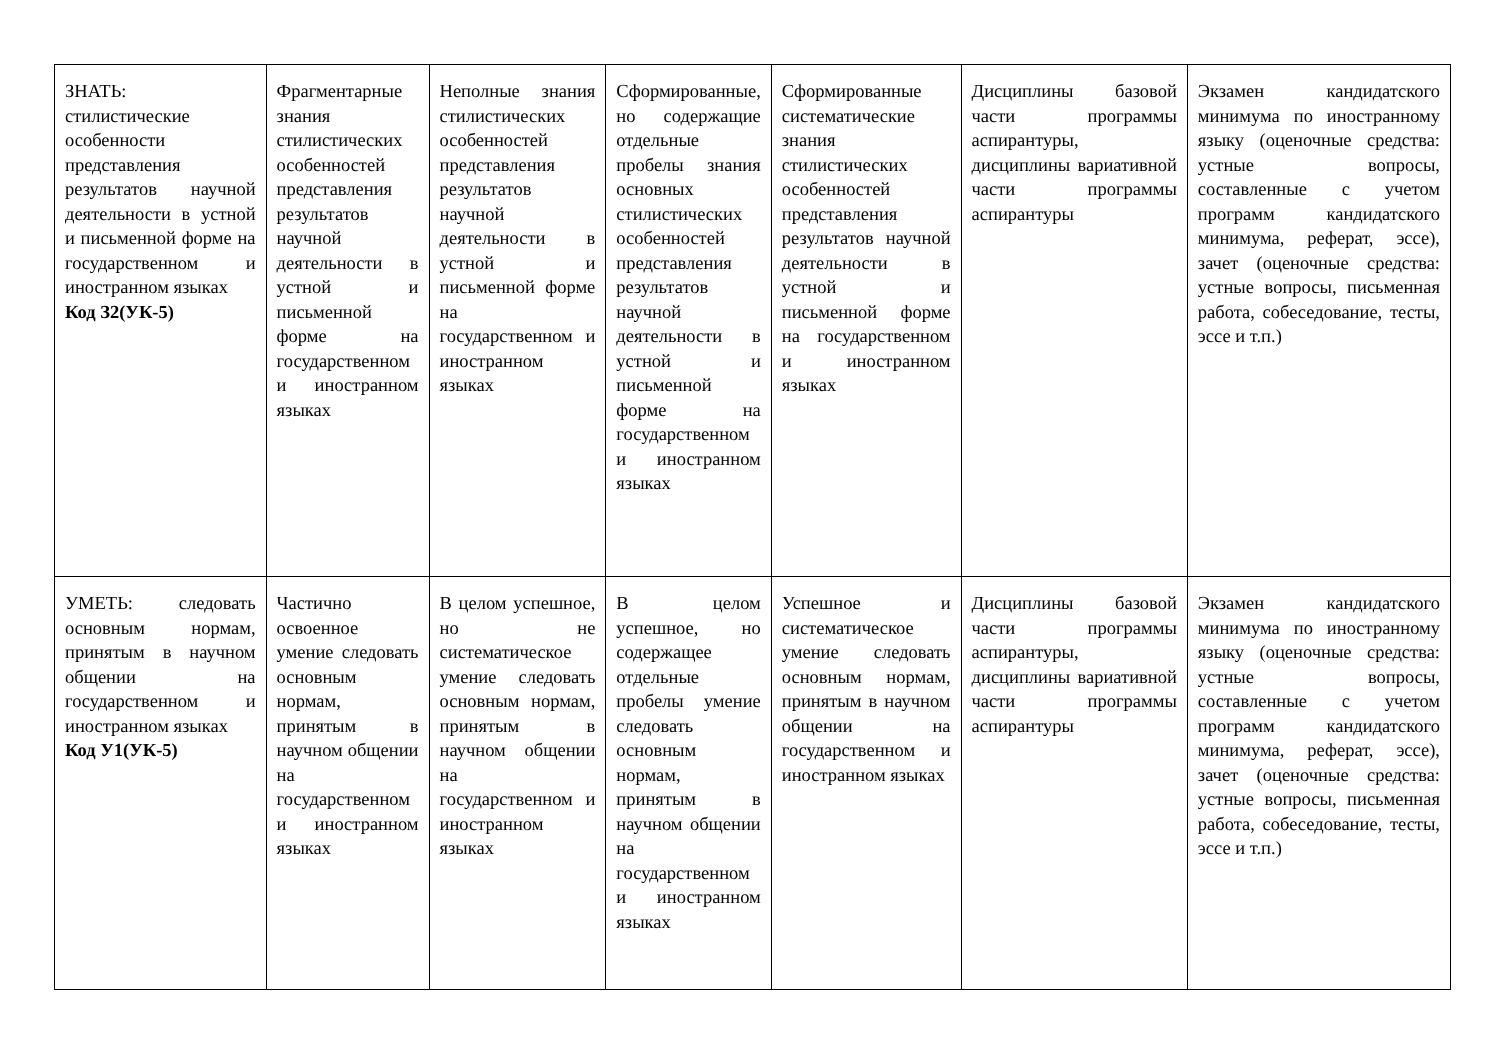| ЗНАТЬ: стилистические особенности представления результатов научной деятельности в устной и письменной форме на государственном и иностранном языках Код З2(УК-5) | Фрагментарные знания стилистических особенностей представления результатов научной деятельности в устной и письменной форме на государственном и иностранном языках | Неполные знания стилистических особенностей представления результатов научной деятельности в устной и письменной форме на государственном и иностранном языках | Сформированные, но содержащие отдельные пробелы знания основных стилистических особенностей представления результатов научной деятельности в устной и письменной форме на государственном и иностранном языках | Сформированные систематические знания стилистических особенностей представления результатов научной деятельности в устной и письменной форме на государственном и иностранном языках | Дисциплины базовой части программы аспирантуры, дисциплины вариативной части программы аспирантуры | Экзамен кандидатского минимума по иностранному языку (оценочные средства: устные вопросы, составленные с учетом программ кандидатского минимума, реферат, эссе), зачет (оценочные средства: устные вопросы, письменная работа, собеседование, тесты, эссе и т.п.) |
| УМЕТЬ: следовать основным нормам, принятым в научном общении на государственном и иностранном языках Код У1(УК-5) | Частично освоенное умение следовать основным нормам, принятым в научном общении на государственном и иностранном языках | В целом успешное, но не систематическое умение следовать основным нормам, принятым в научном общении на государственном и иностранном языках | В целом успешное, но содержащее отдельные пробелы умение следовать основным нормам, принятым в научном общении на государственном и иностранном языках | Успешное и систематическое умение следовать основным нормам, принятым в научном общении на государственном и иностранном языках | Дисциплины базовой части программы аспирантуры, дисциплины вариативной части программы аспирантуры | Экзамен кандидатского минимума по иностранному языку (оценочные средства: устные вопросы, составленные с учетом программ кандидатского минимума, реферат, эссе), зачет (оценочные средства: устные вопросы, письменная работа, собеседование, тесты, эссе и т.п.) |